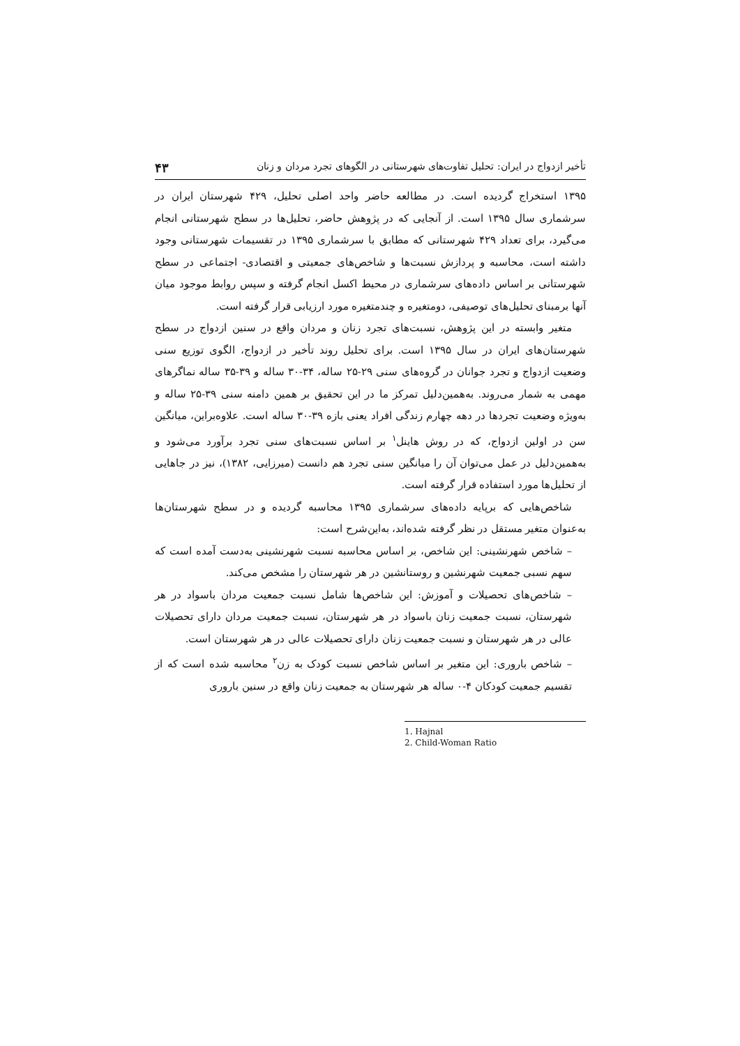تأخیر ازدواج در ایران: تحلیل تفاوت‌های شهرستانی در الگوهای تجرد مردان و زنان ۴۳
۱۳۹۵ استخراج گردیده است. در مطالعه حاضر واحد اصلی تحلیل، ۴۲۹ شهرستان ایران در سرشماری سال ۱۳۹۵ است. از آنجایی که در پژوهش حاضر، تحلیل‌ها در سطح شهرستانی انجام می‌گیرد، برای تعداد ۴۲۹ شهرستانی که مطابق با سرشماری ۱۳۹۵ در تقسیمات شهرستانی وجود داشته است، محاسبه و پردازش نسبت‌ها و شاخص‌های جمعیتی و اقتصادی- اجتماعی در سطح شهرستانی بر اساس داده‌های سرشماری در محیط اکسل انجام گرفته و سپس روابط موجود میان آنها برمبنای تحلیل‌های توصیفی، دومتغیره و چندمتغیره مورد ارزیابی قرار گرفته است.
متغیر وابسته در این پژوهش، نسبت‌های تجرد زنان و مردان واقع در سنین ازدواج در سطح شهرستان‌های ایران در سال ۱۳۹۵ است. برای تحلیل روند تأخیر در ازدواج، الگوی توزیع سنی وضعیت ازدواج و تجرد جوانان در گروه‌های سنی ۲۹-۲۵ ساله، ۳۴-۳۰ ساله و ۳۹-۳۵ ساله نماگرهای مهمی به شمار می‌روند. به‌همین‌دلیل تمرکز ما در این تحقیق بر همین دامنه سنی ۳۹-۲۵ ساله و به‌ویژه وضعیت تجردها در دهه چهارم زندگی افراد یعنی بازه ۳۹-۳۰ ساله است. علاوه‌براین، میانگین سن در اولین ازدواج، که در روش هاینل<sup>۱</sup> بر اساس نسبت‌های سنی تجرد برآورد می‌شود و به‌همین‌دلیل در عمل می‌توان آن را میانگین سنی تجرد هم دانست (میرزایی، ۱۳۸۲)، نیز در جاهایی از تحلیل‌ها مورد استفاده قرار گرفته است.
شاخص‌هایی که برپایه داده‌های سرشماری ۱۳۹۵ محاسبه گردیده و در سطح شهرستان‌ها به‌عنوان متغیر مستقل در نظر گرفته شده‌اند، به‌این‌شرح است:
– شاخص شهرنشینی: این شاخص، بر اساس محاسبه نسبت شهرنشینی به‌دست آمده است که سهم نسبی جمعیت شهرنشین و روستانشین در هر شهرستان را مشخص می‌کند.
– شاخص‌های تحصیلات و آموزش: این شاخص‌ها شامل نسبت جمعیت مردان باسواد در هر شهرستان، نسبت جمعیت زنان باسواد در هر شهرستان، نسبت جمعیت مردان دارای تحصیلات عالی در هر شهرستان و نسبت جمعیت زنان دارای تحصیلات عالی در هر شهرستان است.
– شاخص باروری: این متغیر بر اساس شاخص نسبت کودک به زن<sup>۲</sup> محاسبه شده است که از تقسیم جمعیت کودکان ۴-۰ ساله هر شهرستان به جمعیت زنان واقع در سنین باروری
1. Hajnal
2. Child-Woman Ratio